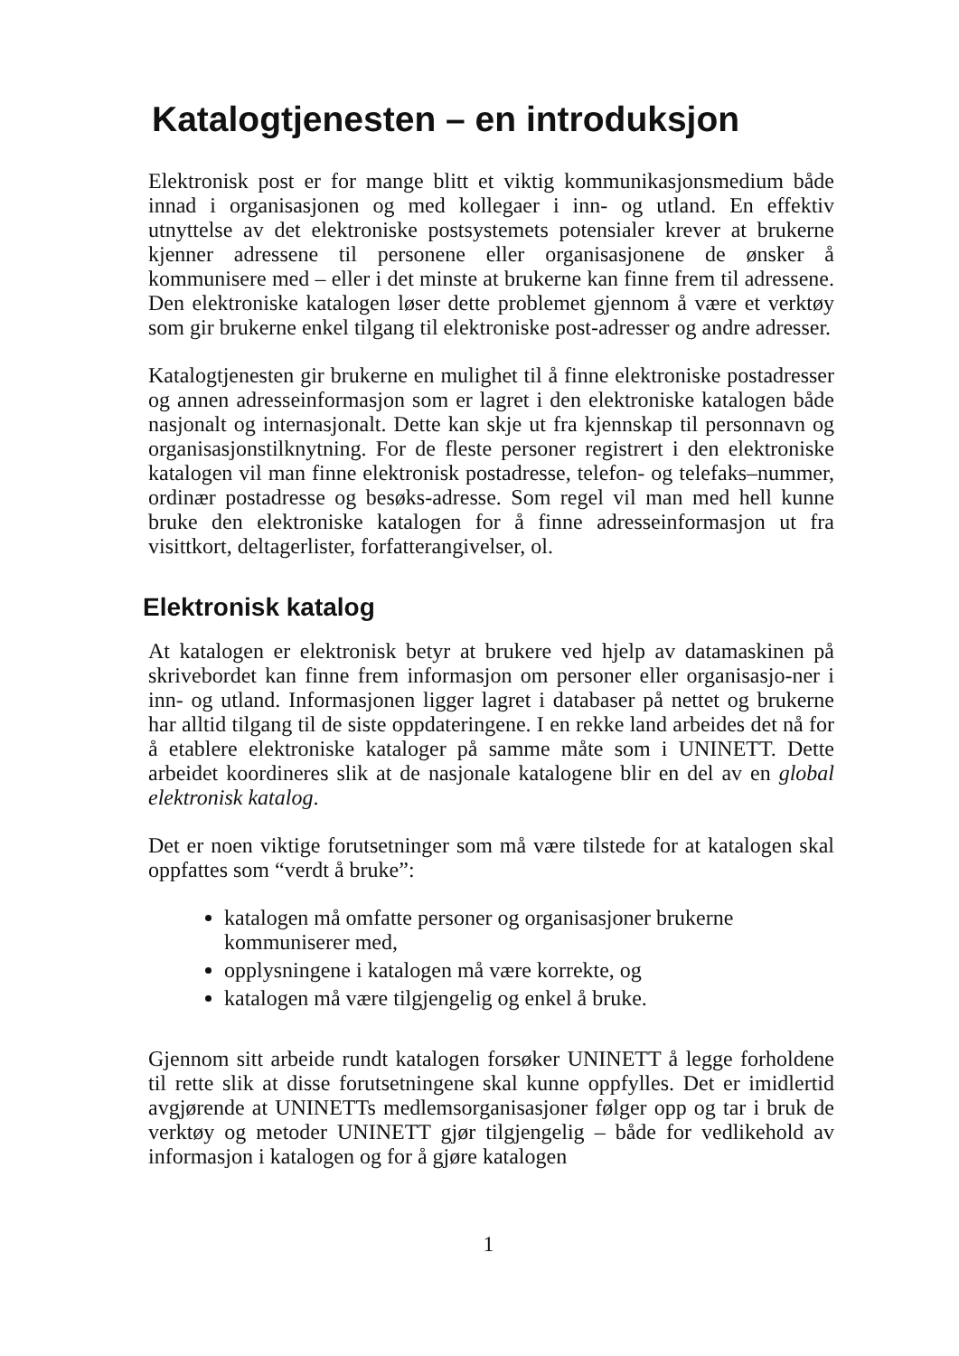Katalogtjenesten – en introduksjon
Elektronisk post er for mange blitt et viktig kommunikasjonsmedium både innad i organisasjonen og med kollegaer i inn- og utland. En effektiv utnyttelse av det elektroniske postsystemets potensialer krever at brukerne kjenner adressene til personene eller organisasjonene de ønsker å kommunisere med – eller i det minste at brukerne kan finne frem til adressene. Den elektroniske katalogen løser dette problemet gjennom å være et verktøy som gir brukerne enkel tilgang til elektroniske post-adresser og andre adresser.
Katalogtjenesten gir brukerne en mulighet til å finne elektroniske postadresser og annen adresseinformasjon som er lagret i den elektroniske katalogen både nasjonalt og internasjonalt. Dette kan skje ut fra kjennskap til personnavn og organisasjonstilknytning. For de fleste personer registrert i den elektroniske katalogen vil man finne elektronisk postadresse, telefon- og telefaks–nummer, ordinær postadresse og besøks-adresse. Som regel vil man med hell kunne bruke den elektroniske katalogen for å finne adresseinformasjon ut fra visittkort, deltagerlister, forfatterangivelser, ol.
Elektronisk katalog
At katalogen er elektronisk betyr at brukere ved hjelp av datamaskinen på skrivebordet kan finne frem informasjon om personer eller organisasjo-ner i inn- og utland. Informasjonen ligger lagret i databaser på nettet og brukerne har alltid tilgang til de siste oppdateringene. I en rekke land arbeides det nå for å etablere elektroniske kataloger på samme måte som i UNINETT. Dette arbeidet koordineres slik at de nasjonale katalogene blir en del av en global elektronisk katalog.
Det er noen viktige forutsetninger som må være tilstede for at katalogen skal oppfattes som “verdt å bruke”:
katalogen må omfatte personer og organisasjoner brukerne kommuniserer med,
opplysningene i katalogen må være korrekte, og
katalogen må være tilgjengelig og enkel å bruke.
Gjennom sitt arbeide rundt katalogen forsøker UNINETT å legge forholdene til rette slik at disse forutsetningene skal kunne oppfylles. Det er imidlertid avgjørende at UNINETTs medlemsorganisasjoner følger opp og tar i bruk de verktøy og metoder UNINETT gjør tilgjengelig – både for vedlikehold av informasjon i katalogen og for å gjøre katalogen
1